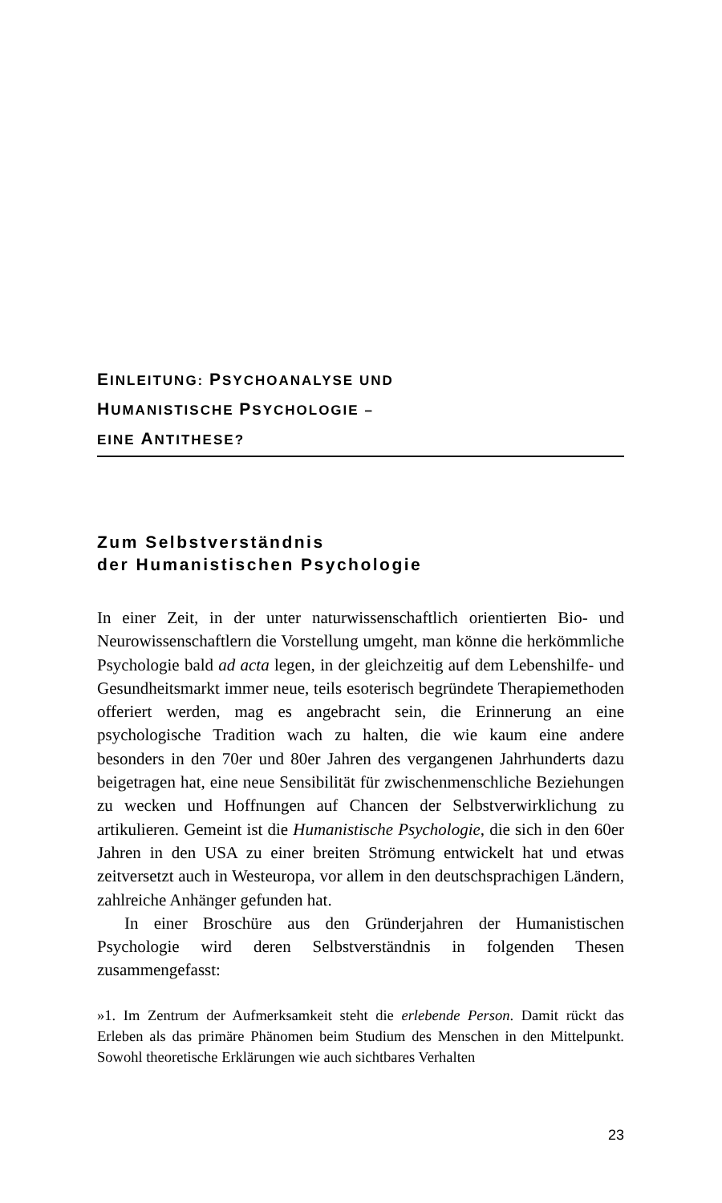EINLEITUNG: PSYCHOANALYSE UND
HUMANISTISCHE PSYCHOLOGIE –
EINE ANTITHESE?
Zum Selbstverständnis
der Humanistischen Psychologie
In einer Zeit, in der unter naturwissenschaftlich orientierten Bio- und Neurowissenschaftlern die Vorstellung umgeht, man könne die herkömmliche Psychologie bald ad acta legen, in der gleichzeitig auf dem Lebenshilfe- und Gesundheitsmarkt immer neue, teils esoterisch begründete Therapiemethoden offeriert werden, mag es angebracht sein, die Erinnerung an eine psychologische Tradition wach zu halten, die wie kaum eine andere besonders in den 70er und 80er Jahren des vergangenen Jahrhunderts dazu beigetragen hat, eine neue Sensibilität für zwischenmenschliche Beziehungen zu wecken und Hoffnungen auf Chancen der Selbstverwirklichung zu artikulieren. Gemeint ist die Humanistische Psychologie, die sich in den 60er Jahren in den USA zu einer breiten Strömung entwickelt hat und etwas zeitversetzt auch in Westeuropa, vor allem in den deutschsprachigen Ländern, zahlreiche Anhänger gefunden hat.
In einer Broschüre aus den Gründerjahren der Humanistischen Psychologie wird deren Selbstverständnis in folgenden Thesen zusammengefasst:
»1. Im Zentrum der Aufmerksamkeit steht die erlebende Person. Damit rückt das Erleben als das primäre Phänomen beim Studium des Menschen in den Mittelpunkt. Sowohl theoretische Erklärungen wie auch sichtbares Verhalten
23